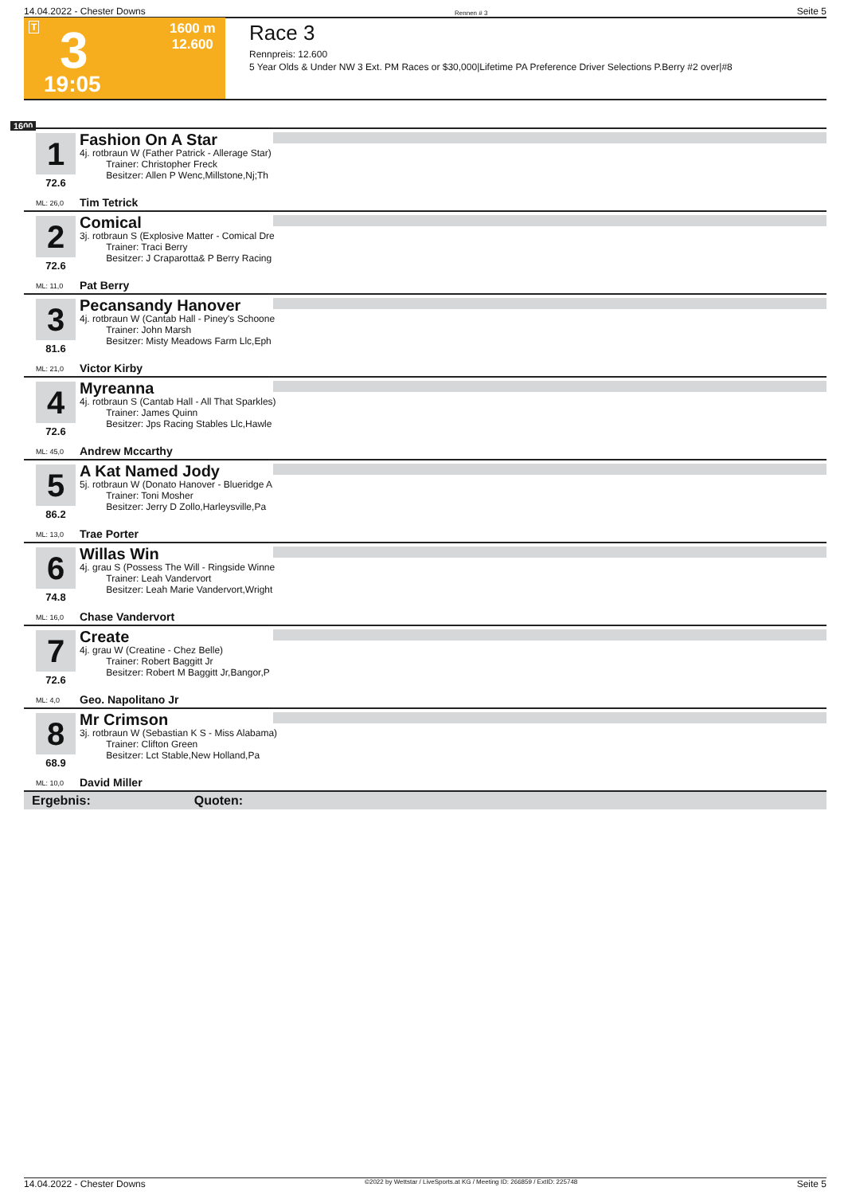14.04.2022 - Chester Downs Rennen # 3 Seite 5
T 3 1600 m
12.600
19:05
Race 3
Rennpreis: 12.600
5 Year Olds & Under NW 3 Ext. PM Races or $30,000|Lifetime PA Preference Driver Selections P.Berry #2 over|#8
1600
1
72.6
ML: 26,0
Fashion On A Star
4j. rotbraun W (Father Patrick - Allerage Star)
Trainer: Christopher Freck
Besitzer: Allen P Wenc,Millstone,Nj;Th
Tim Tetrick
2
72.6
ML: 11,0
Comical
3j. rotbraun S (Explosive Matter - Comical Dre
Trainer: Traci Berry
Besitzer: J Craparotta& P Berry Racing
Pat Berry
3
81.6
ML: 21,0
Pecansandy Hanover
4j. rotbraun W (Cantab Hall - Piney's Schoone
Trainer: John Marsh
Besitzer: Misty Meadows Farm Llc,Eph
Victor Kirby
4
72.6
ML: 45,0
Myreanna
4j. rotbraun S (Cantab Hall - All That Sparkles)
Trainer: James Quinn
Besitzer: Jps Racing Stables Llc,Hawle
Andrew Mccarthy
5
86.2
ML: 13,0
A Kat Named Jody
5j. rotbraun W (Donato Hanover - Blueridge A
Trainer: Toni Mosher
Besitzer: Jerry D Zollo,Harleysville,Pa
Trae Porter
6
74.8
ML: 16,0
Willas Win
4j. grau S (Possess The Will - Ringside Winne
Trainer: Leah Vandervort
Besitzer: Leah Marie Vandervort,Wright
Chase Vandervort
7
72.6
ML: 4,0
Create
4j. grau W (Creatine - Chez Belle)
Trainer: Robert Baggitt Jr
Besitzer: Robert M Baggitt Jr,Bangor,P
Geo. Napolitano Jr
8
68.9
ML: 10,0
Mr Crimson
3j. rotbraun W (Sebastian K S - Miss Alabama)
Trainer: Clifton Green
Besitzer: Lct Stable,New Holland,Pa
David Miller
Ergebnis: Quoten:
14.04.2022 - Chester Downs ©2022 by Wettstar / LiveSports.at KG / Meeting ID: 266859 / ExtID: 225748 Seite 5